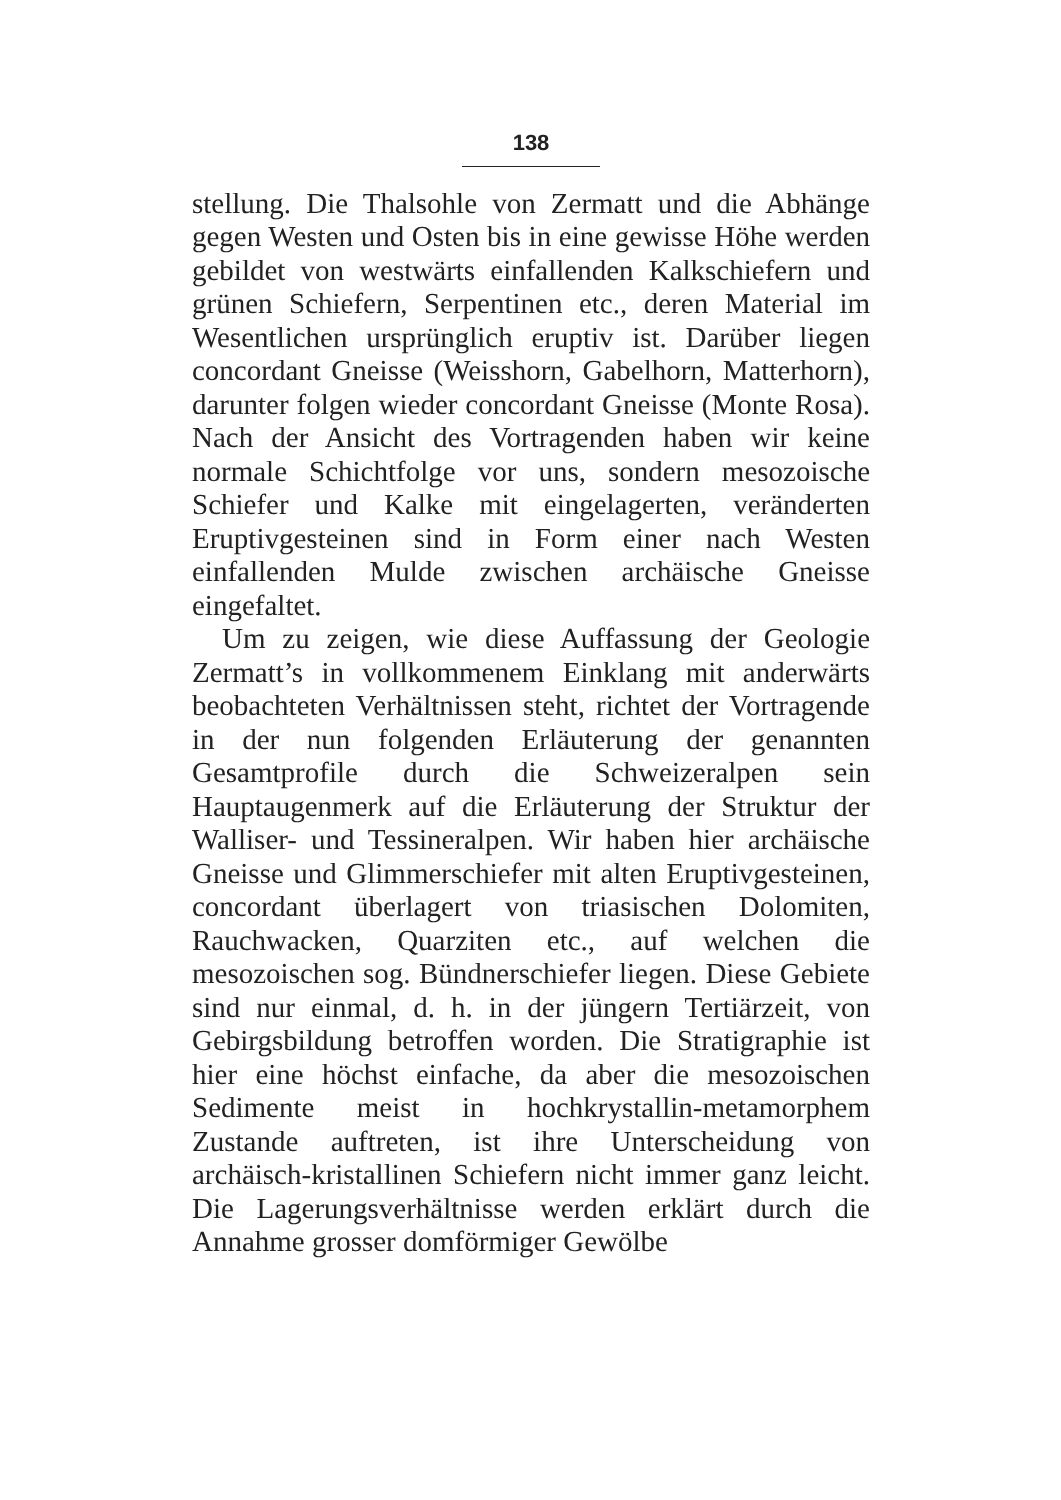138
stellung. Die Thalsohle von Zermatt und die Abhänge gegen Westen und Osten bis in eine gewisse Höhe werden gebildet von westwärts einfallenden Kalkschiefern und grünen Schiefern, Serpentinen etc., deren Material im Wesentlichen ursprünglich eruptiv ist. Darüber liegen concordant Gneisse (Weisshorn, Gabelhorn, Matterhorn), darunter folgen wieder concordant Gneisse (Monte Rosa). Nach der Ansicht des Vortragenden haben wir keine normale Schichtfolge vor uns, sondern mesozoische Schiefer und Kalke mit eingelagerten, veränderten Eruptivgesteinen sind in Form einer nach Westen einfallenden Mulde zwischen archäische Gneisse eingefaltet.
Um zu zeigen, wie diese Auffassung der Geologie Zermatt’s in vollkommenem Einklang mit anderwärts beobachteten Verhältnissen steht, richtet der Vortragende in der nun folgenden Erläuterung der genannten Gesamtprofile durch die Schweizeralpen sein Hauptaugenmerk auf die Erläuterung der Struktur der Walliser- und Tessineralpen. Wir haben hier archäische Gneisse und Glimmerschiefer mit alten Eruptivgesteinen, concordant überlagert von triasischen Dolomiten, Rauchwacken, Quarziten etc., auf welchen die mesozoischen sog. Bündnerschiefer liegen. Diese Gebiete sind nur einmal, d. h. in der jüngern Tertiärzeit, von Gebirgsbildung betroffen worden. Die Stratigraphie ist hier eine höchst einfache, da aber die mesozoischen Sedimente meist in hochkrystallin-metamorphem Zustande auftreten, ist ihre Unterscheidung von archäisch-kristallinen Schiefern nicht immer ganz leicht. Die Lagerungsverhältnisse werden erklärt durch die Annahme grosser domförmiger Gewölbe